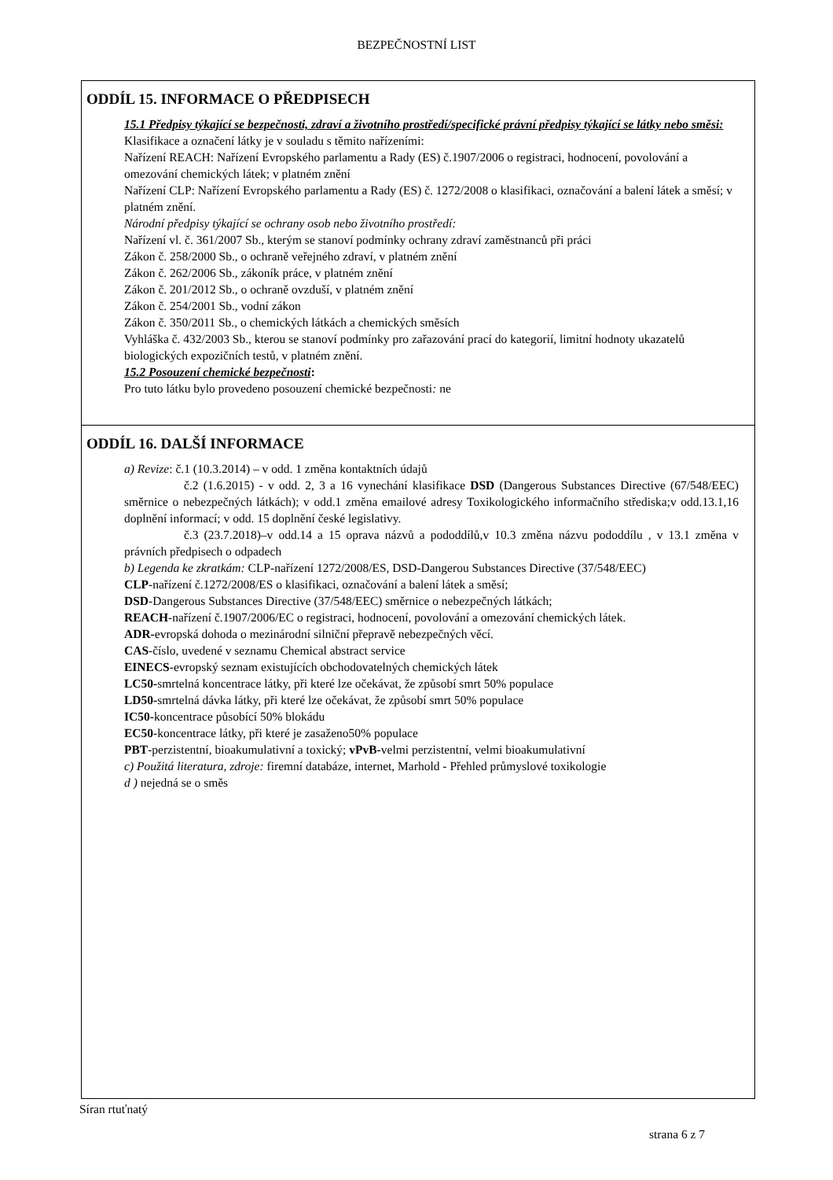BEZPEČNOSTNÍ LIST
ODDÍL 15. INFORMACE O PŘEDPISECH
15.1 Předpisy týkající se bezpečnosti, zdraví a životního prostředí/specifické právní předpisy týkající se látky nebo směsi:
Klasifikace a označení látky je v souladu s těmito nařízeními:
Nařízení REACH: Nařízení Evropského parlamentu a Rady (ES) č.1907/2006 o registraci, hodnocení, povolování a omezování chemických látek; v platném znění
Nařízení CLP: Nařízení Evropského parlamentu a Rady (ES) č. 1272/2008 o klasifikaci, označování a balení látek a směsí; v platném znění.
Národní předpisy týkající se ochrany osob nebo životního prostředí:
Nařízení vl. č. 361/2007 Sb., kterým se stanoví podmínky ochrany zdraví zaměstnanců při práci
Zákon č. 258/2000 Sb., o ochraně veřejného zdraví, v platném znění
Zákon č. 262/2006 Sb., zákoník práce, v platném znění
Zákon č. 201/2012 Sb., o ochraně ovzduší, v platném znění
Zákon č. 254/2001 Sb., vodní zákon
Zákon č. 350/2011 Sb., o chemických látkách a chemických směsích
Vyhláška č. 432/2003 Sb., kterou se stanoví podmínky pro zařazování prací do kategorií, limitní hodnoty ukazatelů biologických expozičních testů, v platném znění.
15.2 Posouzení chemické bezpečnosti:
Pro tuto látku bylo provedeno posouzení chemické bezpečnosti: ne
ODDÍL 16. DALŠÍ INFORMACE
a) Revize: č.1 (10.3.2014) – v odd. 1 změna kontaktních údajů
č.2 (1.6.2015) - v odd. 2, 3 a 16 vynechání klasifikace DSD (Dangerous Substances Directive (67/548/EEC) směrnice o nebezpečných látkách); v odd.1 změna emailové adresy Toxikologického informačního střediska;v odd.13.1,16 doplnění informací; v odd. 15 doplnění české legislativy.
č.3 (23.7.2018)–v odd.14 a 15 oprava názvů a pododdílů,v 10.3 změna názvu pododdílu , v 13.1 změna v právních předpisech o odpadech
b) Legenda ke zkratkám: CLP-nařízení 1272/2008/ES, DSD-Dangerou Substances Directive (37/548/EEC)
CLP-nařízení č.1272/2008/ES o klasifikaci, označování a balení látek a směsí;
DSD-Dangerous Substances Directive (37/548/EEC) směrnice o nebezpečných látkách;
REACH-nařízení č.1907/2006/EC o registraci, hodnocení, povolování a omezování chemických látek.
ADR-evropská dohoda o mezinárodní silniční přepravě nebezpečných věcí.
CAS-číslo, uvedené v seznamu Chemical abstract service
EINECS-evropský seznam existujících obchodovatelných chemických látek
LC50-smrtelná koncentrace látky, při které lze očekávat, že způsobí smrt 50% populace
LD50-smrtelná dávka látky, při které lze očekávat, že způsobí smrt 50% populace
IC50-koncentrace působící 50% blokádu
EC50-koncentrace látky, při které je zasaženo50% populace
PBT-perzistentní, bioakumulativní a toxický; vPvB-velmi perzistentní, velmi bioakumulativní
c) Použitá literatura, zdroje: firemní databáze, internet, Marhold - Přehled průmyslové toxikologie
d ) nejedná se o směs
Síran rtuťnatý
strana 6 z 7